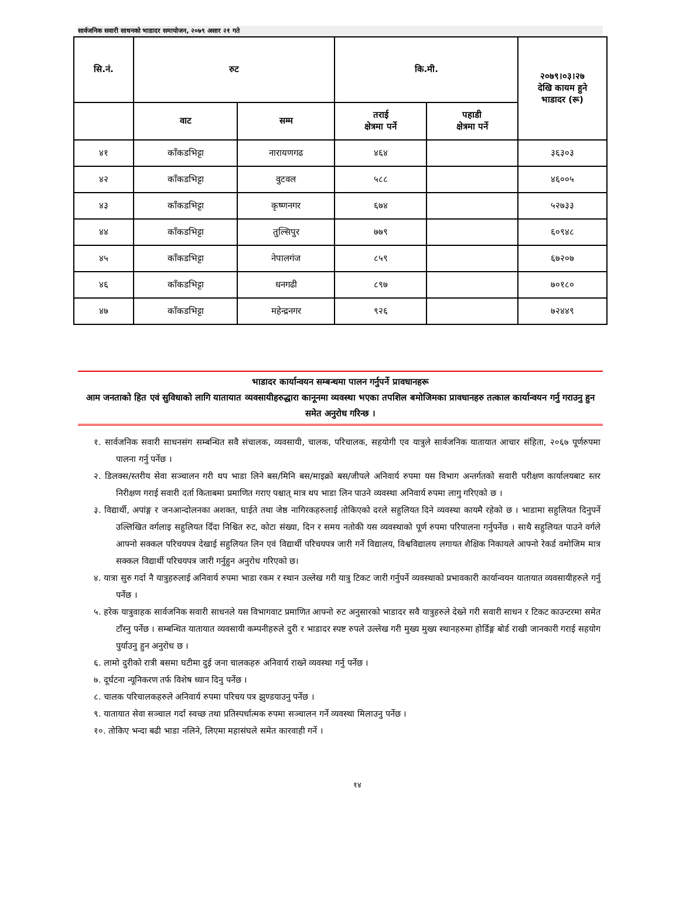सार्वजनिक सवारी साधनको भाडादर समायोजन, २०७९ असार २१ गते
| सि.नं. | रुट | | कि.मी. | | २०७९।०३।२७ देखि कायम हुने भाडादर (रू) |
| --- | --- | --- | --- | --- | --- |
| | वाट | सम्म | तराई क्षेत्रमा पर्ने | पहाडी क्षेत्रमा पर्ने | |
| ४१ | काँकडभिट्टा | नारायणगढ | ४६४ | | ३६३०३ |
| ४२ | काँकडभिट्टा | वुटवल | ५८८ | | ४६००५ |
| ४३ | काँकडभिट्टा | कृष्णनगर | ६७४ | | ५२७३३ |
| ४४ | काँकडभिट्टा | तुल्सिपुर | ७७९ | | ६०९४८ |
| ४५ | काँकडभिट्टा | नेपालगंज | ८५९ | | ६७२०७ |
| ४६ | काँकडभिट्टा | धनगढी | ८९७ | | ७०१८० |
| ४७ | काँकडभिट्टा | महेन्द्रनगर | ९२६ | | ७२४४९ |
भाडादर कार्यान्वयन सम्बन्धमा पालन गर्नुपर्ने प्रावधानहरू
आम जनताको हित एवं सुविधाको लागि यातायात व्यवसायीहरुद्धारा कानूनमा व्यवस्था भएका तपशिल बमोजिमका प्रावधानहरु तत्काल कार्यान्वयन गर्नु गराउनु हुन समेत अनुरोध गरिन्छ ।
१. सार्वजनिक सवारी साधनसंग सम्बन्धित सवै संचालक, व्यवसायी, चालक, परिचालक, सहयोगी एव यात्रुले सार्वजनिक यातायात आचार संहिता, २०६७ पूर्णरुपमा पालना गर्नु पर्नेछ ।
२. डिलक्स/स्तरीय सेवा सञ्चालन गरी थप भाडा लिने बस/मिनि बस/माइक्रो बस/जीपले अनिवार्य रुपमा यस विभाग अन्तर्गतको सवारी परीक्षण कार्यालयबाट स्तर निरीक्षण गराई सवारी दर्ता किताबमा प्रमाणित गराए पश्चात् मात्र थप भाडा लिन पाउने व्यवस्था अनिवार्य रुपमा लागु गरिएको छ ।
३. विद्यार्थी, अपांङ्ग र जनआन्दोलनका अशक्त, घाईते तथा जेष्ठ नागिरकहरुलाई तोकिएको दरले सहुलियत दिने व्यवस्था कायमै रहेको छ । भाडामा सहुलियत दिनुपर्ने उल्लिखित वर्गलाइ सहुलियत दिँदा निश्चित रुट, कोटा संख्या, दिन र समय नतोकी यस व्यवस्थाको पूर्ण रुपमा परिपालना गर्नुपर्नेछ । साथै सहुलियत पाउने वर्गले आफ्नो सक्कल परिचयपत्र देखाई सहुलियत लिन एवं विद्यार्थी परिचयपत्र जारी गर्ने विद्यालय, विश्वविद्यालय लगायत शैक्षिक निकायले आफ्नो रेकर्ड वमोजिम मात्र सक्कल विद्यार्थी परिचयपत्र जारी गर्नुहुन अनुरोध गरिएको छ।
४. यात्रा सुरु गर्दा नै यात्रुहरुलाई अनिवार्य रुपमा भाडा रकम र स्थान उल्लेख गरी यात्रु टिकट जारी गर्नुपर्ने व्यवस्थाको प्रभावकारी कार्यान्वयन यातायात व्यवसायीहरुले गर्नु पर्नेछ ।
५. हरेक यात्रुवाहक सार्वजनिक सवारी साधनले यस विभागवाट प्रमाणित आफ्नो रुट अनुसारको भाडादर सवै यात्रुहरुले देख्ने गरी सवारी साधन र टिकट काउन्टरमा समेत टाँस्नु पर्नेछ । सम्बन्धित यातायात व्यवसायी कम्पनीहरुले दुरी र भाडादर स्पष्ट रुपले उल्लेख गरी मुख्य मुख्य स्थानहरुमा होर्डिङ्ग बोर्ड राखी जानकारी गराई सहयोग पुर्याउनु हुन अनुरोध छ ।
६. लामो दुरीको रात्री बसमा घटीमा दुई जना चालकहरु अनिवार्य राख्ने व्यवस्था गर्नु पर्नेछ ।
७. दूर्घटना न्यूनिकरण तर्फ विशेष ध्यान दिनु पर्नेछ ।
८. चालक परिचालकहरुले अनिवार्य रुपमा परिचय पत्र झुण्डयाउनु पर्नेछ ।
९. यातायात सेवा सञ्चाल गर्दा स्वच्छ तथा प्रतिस्पर्धात्मक रुपमा सञ्चालन गर्ने व्यवस्था मिलाउनु पर्नेछ ।
१०. तोकिए भन्दा बढी भाडा नलिने, लिएमा महासंघले समेत कारवाही गर्ने ।
१४